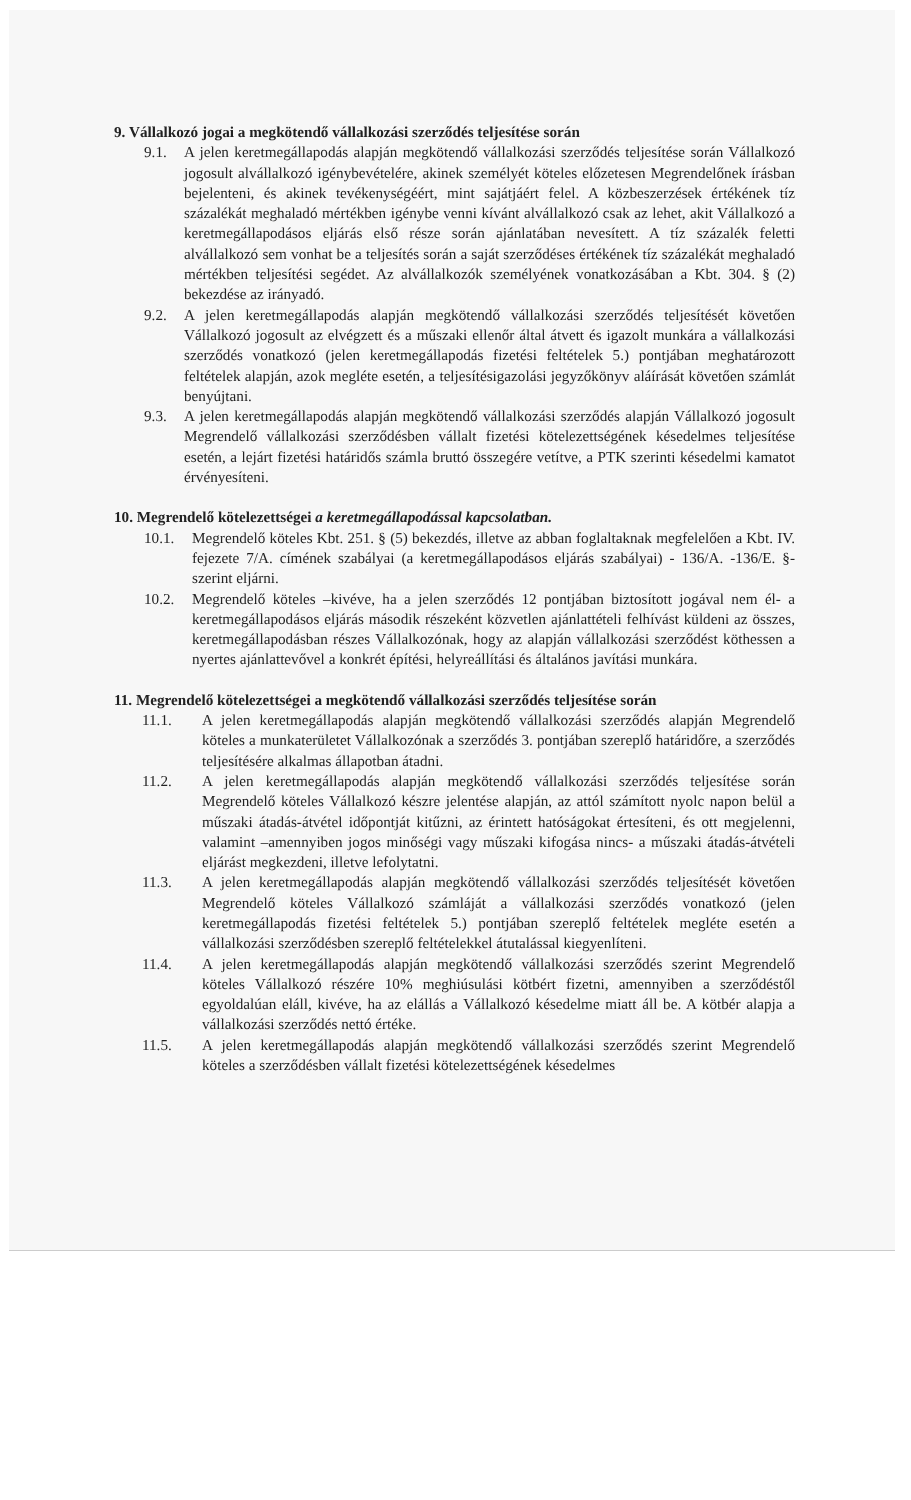9. Vállalkozó jogai a megkötendő vállalkozási szerződés teljesítése során
9.1. A jelen keretmegállapodás alapján megkötendő vállalkozási szerződés teljesítése során Vállalkozó jogosult alvállalkozó igénybevételére, akinek személyét köteles előzetesen Megrendelőnek írásban bejelenteni, és akinek tevékenységéért, mint sajátjáért felel. A közbeszerzések értékének tíz százalékát meghaladó mértékben igénybe venni kívánt alvállalkozó csak az lehet, akit Vállalkozó a keretmegállapodásos eljárás első része során ajánlatában nevesített. A tíz százalék feletti alvállalkozó sem vonhat be a teljesítés során a saját szerződéses értékének tíz százalékát meghaladó mértékben teljesítési segédet. Az alvállalkozók személyének vonatkozásában a Kbt. 304. § (2) bekezdése az irányadó.
9.2. A jelen keretmegállapodás alapján megkötendő vállalkozási szerződés teljesítését követően Vállalkozó jogosult az elvégzett és a műszaki ellenőr által átvett és igazolt munkára a vállalkozási szerződés vonatkozó (jelen keretmegállapodás fizetési feltételek 5.) pontjában meghatározott feltételek alapján, azok megléte esetén, a teljesítésigazolási jegyzőkönyv aláírását követően számlát benyújtani.
9.3. A jelen keretmegállapodás alapján megkötendő vállalkozási szerződés alapján Vállalkozó jogosult Megrendelő vállalkozási szerződésben vállalt fizetési kötelezettségének késedelmes teljesítése esetén, a lejárt fizetési határidős számla bruttó összegére vetítve, a PTK szerinti késedelmi kamatot érvényesíteni.
10. Megrendelő kötelezettségei a keretmegállapodással kapcsolatban.
10.1. Megrendelő köteles Kbt. 251. § (5) bekezdés, illetve az abban foglaltaknak megfelelően a Kbt. IV. fejezete 7/A. címének szabályai (a keretmegállapodásos eljárás szabályai) - 136/A. -136/E. §- szerint eljárni.
10.2. Megrendelő köteles –kivéve, ha a jelen szerződés 12 pontjában biztosított jogával nem él- a keretmegállapodásos eljárás második részeként közvetlen ajánlattételi felhívást küldeni az összes, keretmegállapodásban részes Vállalkozónak, hogy az alapján vállalkozási szerződést köthessen a nyertes ajánlattevővel a konkrét építési, helyreállítási és általános javítási munkára.
11. Megrendelő kötelezettségei a megkötendő vállalkozási szerződés teljesítése során
11.1. A jelen keretmegállapodás alapján megkötendő vállalkozási szerződés alapján Megrendelő köteles a munkaterületet Vállalkozónak a szerződés 3. pontjában szereplő határidőre, a szerződés teljesítésére alkalmas állapotban átadni.
11.2. A jelen keretmegállapodás alapján megkötendő vállalkozási szerződés teljesítése során Megrendelő köteles Vállalkozó készre jelentése alapján, az attól számított nyolc napon belül a műszaki átadás-átvétel időpontját kitűzni, az érintett hatóságokat értesíteni, és ott megjelenni, valamint –amennyiben jogos minőségi vagy műszaki kifogása nincs- a műszaki átadás-átvételi eljárást megkezdeni, illetve lefolytatni.
11.3. A jelen keretmegállapodás alapján megkötendő vállalkozási szerződés teljesítését követően Megrendelő köteles Vállalkozó számláját a vállalkozási szerződés vonatkozó (jelen keretmegállapodás fizetési feltételek 5.) pontjában szereplő feltételek megléte esetén a vállalkozási szerződésben szereplő feltételekkel átutalással kiegyenlíteni.
11.4. A jelen keretmegállapodás alapján megkötendő vállalkozási szerződés szerint Megrendelő köteles Vállalkozó részére 10% meghiúsulási kötbért fizetni, amennyiben a szerződéstől egyoldalúan eláll, kivéve, ha az elállás a Vállalkozó késedelme miatt áll be. A kötbér alapja a vállalkozási szerződés nettó értéke.
11.5. A jelen keretmegállapodás alapján megkötendő vállalkozási szerződés szerint Megrendelő köteles a szerződésben vállalt fizetési kötelezettségének késedelmes